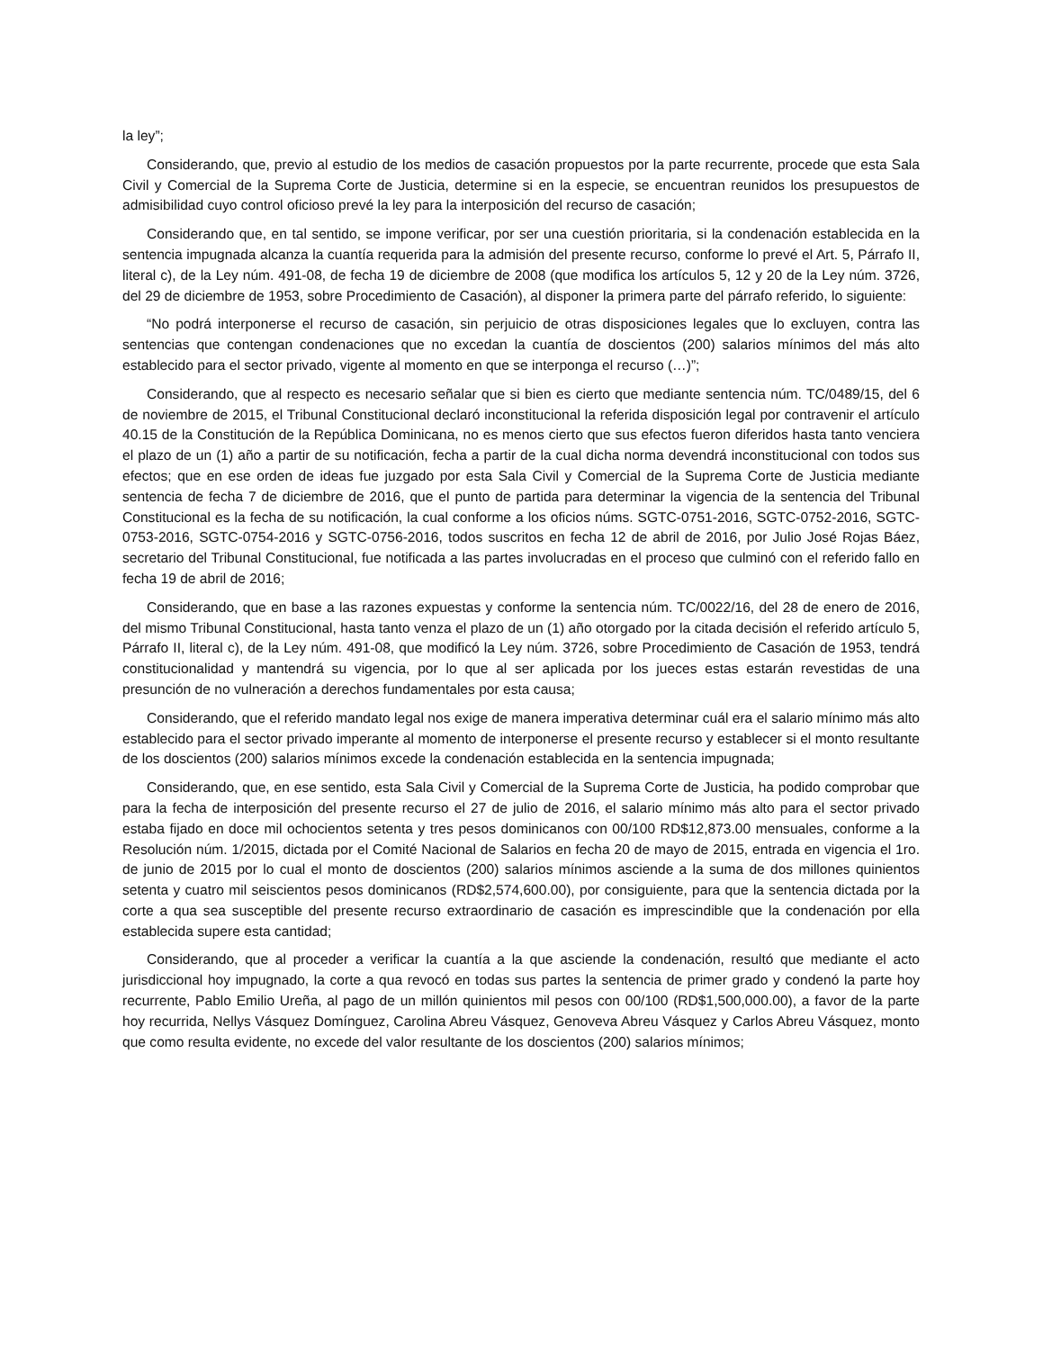la ley”;
Considerando, que, previo al estudio de los medios de casación propuestos por la parte recurrente, procede que esta Sala Civil y Comercial de la Suprema Corte de Justicia, determine si en la especie, se encuentran reunidos los presupuestos de admisibilidad cuyo control oficioso prevé la ley para la interposición del recurso de casación;
Considerando que, en tal sentido, se impone verificar, por ser una cuestión prioritaria, si la condenación establecida en la sentencia impugnada alcanza la cuantía requerida para la admisión del presente recurso, conforme lo prevé el Art. 5, Párrafo II, literal c), de la Ley núm. 491-08, de fecha 19 de diciembre de 2008 (que modifica los artículos 5, 12 y 20 de la Ley núm. 3726, del 29 de diciembre de 1953, sobre Procedimiento de Casación), al disponer la primera parte del párrafo referido, lo siguiente:
“No podrá interponerse el recurso de casación, sin perjuicio de otras disposiciones legales que lo excluyen, contra las sentencias que contengan condenaciones que no excedan la cuantía de doscientos (200) salarios mínimos del más alto establecido para el sector privado, vigente al momento en que se interponga el recurso (…)”;
Considerando, que al respecto es necesario señalar que si bien es cierto que mediante sentencia núm. TC/0489/15, del 6 de noviembre de 2015, el Tribunal Constitucional declaró inconstitucional la referida disposición legal por contravenir el artículo 40.15 de la Constitución de la República Dominicana, no es menos cierto que sus efectos fueron diferidos hasta tanto venciera el plazo de un (1) año a partir de su notificación, fecha a partir de la cual dicha norma devendrá inconstitucional con todos sus efectos; que en ese orden de ideas fue juzgado por esta Sala Civil y Comercial de la Suprema Corte de Justicia mediante sentencia de fecha 7 de diciembre de 2016, que el punto de partida para determinar la vigencia de la sentencia del Tribunal Constitucional es la fecha de su notificación, la cual conforme a los oficios núms. SGTC-0751-2016, SGTC-0752-2016, SGTC-0753-2016, SGTC-0754-2016 y SGTC-0756-2016, todos suscritos en fecha 12 de abril de 2016, por Julio José Rojas Báez, secretario del Tribunal Constitucional, fue notificada a las partes involucradas en el proceso que culminó con el referido fallo en fecha 19 de abril de 2016;
Considerando, que en base a las razones expuestas y conforme la sentencia núm. TC/0022/16, del 28 de enero de 2016, del mismo Tribunal Constitucional, hasta tanto venza el plazo de un (1) año otorgado por la citada decisión el referido artículo 5, Párrafo II, literal c), de la Ley núm. 491-08, que modificó la Ley núm. 3726, sobre Procedimiento de Casación de 1953, tendrá constitucionalidad y mantendrá su vigencia, por lo que al ser aplicada por los jueces estas estarán revestidas de una presunción de no vulneración a derechos fundamentales por esta causa;
Considerando, que el referido mandato legal nos exige de manera imperativa determinar cuál era el salario mínimo más alto establecido para el sector privado imperante al momento de interponerse el presente recurso y establecer si el monto resultante de los doscientos (200) salarios mínimos excede la condenación establecida en la sentencia impugnada;
Considerando, que, en ese sentido, esta Sala Civil y Comercial de la Suprema Corte de Justicia, ha podido comprobar que para la fecha de interposición del presente recurso el 27 de julio de 2016, el salario mínimo más alto para el sector privado estaba fijado en doce mil ochocientos setenta y tres pesos dominicanos con 00/100 RD$12,873.00 mensuales, conforme a la Resolución núm. 1/2015, dictada por el Comité Nacional de Salarios en fecha 20 de mayo de 2015, entrada en vigencia el 1ro. de junio de 2015 por lo cual el monto de doscientos (200) salarios mínimos asciende a la suma de dos millones quinientos setenta y cuatro mil seiscientos pesos dominicanos (RD$2,574,600.00), por consiguiente, para que la sentencia dictada por la corte a qua sea susceptible del presente recurso extraordinario de casación es imprescindible que la condenación por ella establecida supere esta cantidad;
Considerando, que al proceder a verificar la cuantía a la que asciende la condenación, resultó que mediante el acto jurisdiccional hoy impugnado, la corte a qua revocó en todas sus partes la sentencia de primer grado y condenó la parte hoy recurrente, Pablo Emilio Ureña, al pago de un millón quinientos mil pesos con 00/100 (RD$1,500,000.00), a favor de la parte hoy recurrida, Nellys Vásquez Domínguez, Carolina Abreu Vásquez, Genoveva Abreu Vásquez y Carlos Abreu Vásquez, monto que como resulta evidente, no excede del valor resultante de los doscientos (200) salarios mínimos;